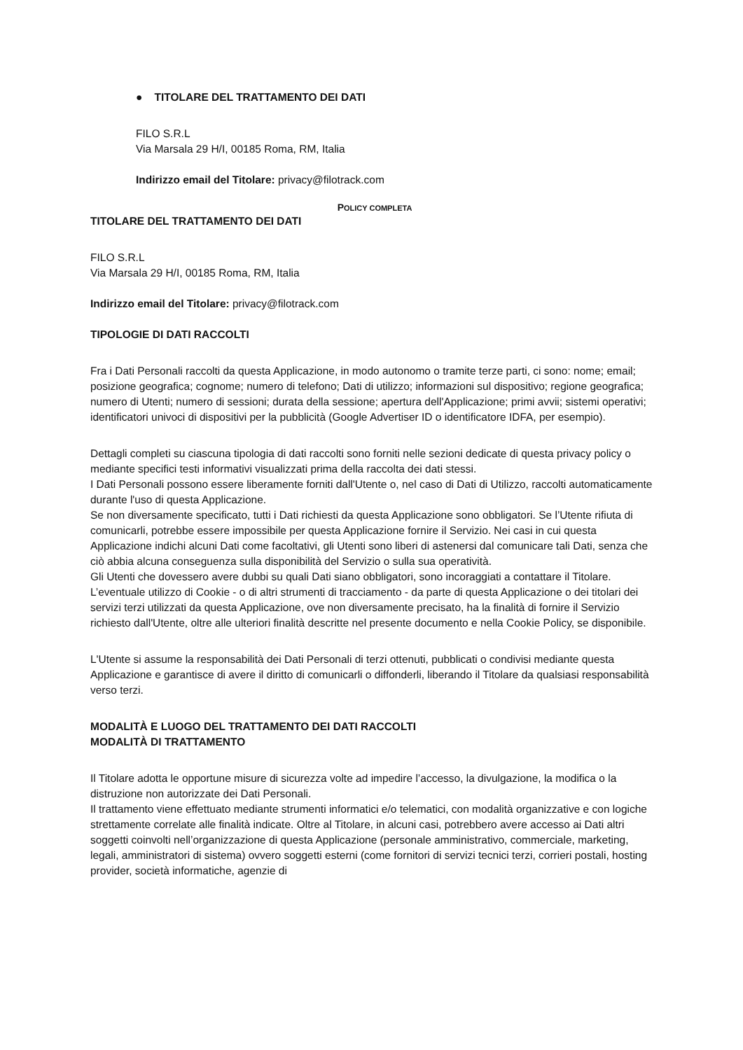● TITOLARE DEL TRATTAMENTO DEI DATI
FILO S.R.L
Via Marsala 29 H/I, 00185 Roma, RM, Italia
Indirizzo email del Titolare: privacy@filotrack.com
POLICY COMPLETA
TITOLARE DEL TRATTAMENTO DEI DATI
FILO S.R.L
Via Marsala 29 H/I, 00185 Roma, RM, Italia
Indirizzo email del Titolare: privacy@filotrack.com
TIPOLOGIE DI DATI RACCOLTI
Fra i Dati Personali raccolti da questa Applicazione, in modo autonomo o tramite terze parti, ci sono: nome; email; posizione geografica; cognome; numero di telefono; Dati di utilizzo; informazioni sul dispositivo; regione geografica; numero di Utenti; numero di sessioni; durata della sessione; apertura dell'Applicazione; primi avvii; sistemi operativi; identificatori univoci di dispositivi per la pubblicità (Google Advertiser ID o identificatore IDFA, per esempio).
Dettagli completi su ciascuna tipologia di dati raccolti sono forniti nelle sezioni dedicate di questa privacy policy o mediante specifici testi informativi visualizzati prima della raccolta dei dati stessi.
I Dati Personali possono essere liberamente forniti dall'Utente o, nel caso di Dati di Utilizzo, raccolti automaticamente durante l'uso di questa Applicazione.
Se non diversamente specificato, tutti i Dati richiesti da questa Applicazione sono obbligatori. Se l’Utente rifiuta di comunicarli, potrebbe essere impossibile per questa Applicazione fornire il Servizio. Nei casi in cui questa Applicazione indichi alcuni Dati come facoltativi, gli Utenti sono liberi di astenersi dal comunicare tali Dati, senza che ciò abbia alcuna conseguenza sulla disponibilità del Servizio o sulla sua operatività.
Gli Utenti che dovessero avere dubbi su quali Dati siano obbligatori, sono incoraggiati a contattare il Titolare.
L’eventuale utilizzo di Cookie - o di altri strumenti di tracciamento - da parte di questa Applicazione o dei titolari dei servizi terzi utilizzati da questa Applicazione, ove non diversamente precisato, ha la finalità di fornire il Servizio richiesto dall'Utente, oltre alle ulteriori finalità descritte nel presente documento e nella Cookie Policy, se disponibile.
L'Utente si assume la responsabilità dei Dati Personali di terzi ottenuti, pubblicati o condivisi mediante questa Applicazione e garantisce di avere il diritto di comunicarli o diffonderli, liberando il Titolare da qualsiasi responsabilità verso terzi.
MODALITÀ E LUOGO DEL TRATTAMENTO DEI DATI RACCOLTI
MODALITÀ DI TRATTAMENTO
Il Titolare adotta le opportune misure di sicurezza volte ad impedire l’accesso, la divulgazione, la modifica o la distruzione non autorizzate dei Dati Personali.
Il trattamento viene effettuato mediante strumenti informatici e/o telematici, con modalità organizzative e con logiche strettamente correlate alle finalità indicate. Oltre al Titolare, in alcuni casi, potrebbero avere accesso ai Dati altri soggetti coinvolti nell’organizzazione di questa Applicazione (personale amministrativo, commerciale, marketing, legali, amministratori di sistema) ovvero soggetti esterni (come fornitori di servizi tecnici terzi, corrieri postali, hosting provider, società informatiche, agenzie di